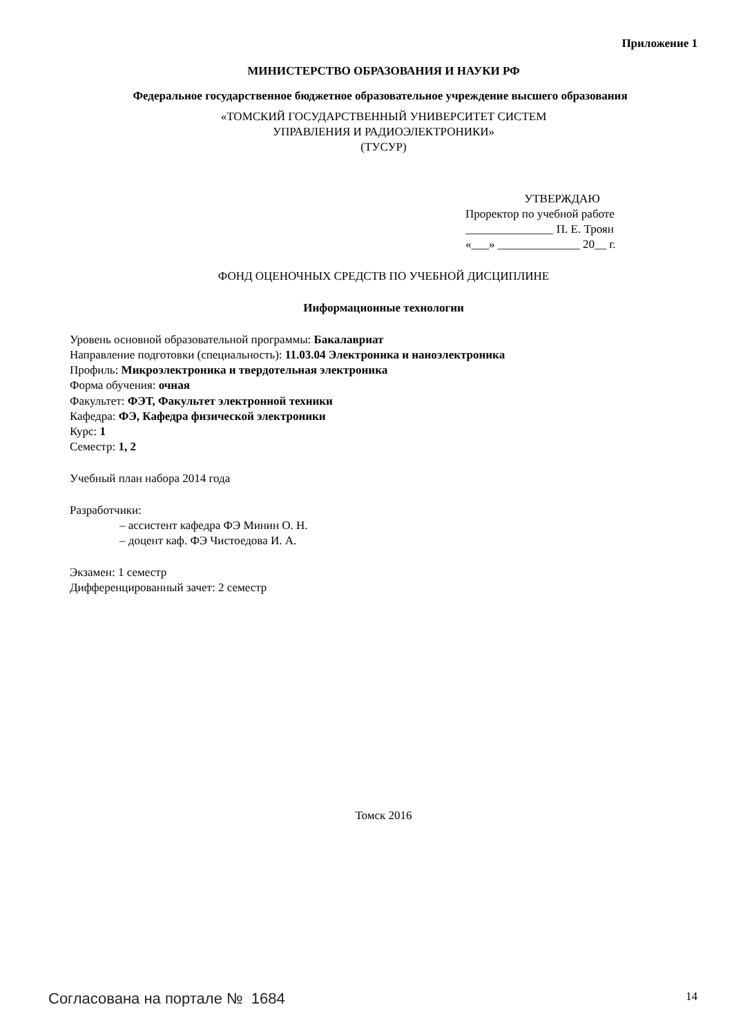Приложение 1
МИНИСТЕРСТВО ОБРАЗОВАНИЯ И НАУКИ РФ
Федеральное государственное бюджетное образовательное учреждение высшего образования
«ТОМСКИЙ ГОСУДАРСТВЕННЫЙ УНИВЕРСИТЕТ СИСТЕМ
УПРАВЛЕНИЯ И РАДИОЭЛЕКТРОНИКИ»
(ТУСУР)
УТВЕРЖДАЮ
Проректор по учебной работе
_______________ П. Е. Троян
«___» ______________ 20__ г.
ФОНД ОЦЕНОЧНЫХ СРЕДСТВ ПО УЧЕБНОЙ ДИСЦИПЛИНЕ
Информационные технологии
Уровень основной образовательной программы: Бакалавриат
Направление подготовки (специальность): 11.03.04 Электроника и наноэлектроника
Профиль: Микроэлектроника и твердотельная электроника
Форма обучения: очная
Факультет: ФЭТ, Факультет электронной техники
Кафедра: ФЭ, Кафедра физической электроники
Курс: 1
Семестр: 1, 2
Учебный план набора 2014 года
Разработчики:
– ассистент кафедра ФЭ Минин О. Н.
– доцент каф. ФЭ Чистоедова И. А.
Экзамен: 1 семестр
Дифференцированный зачет: 2 семестр
Томск 2016
Согласована на портале № 1684 14